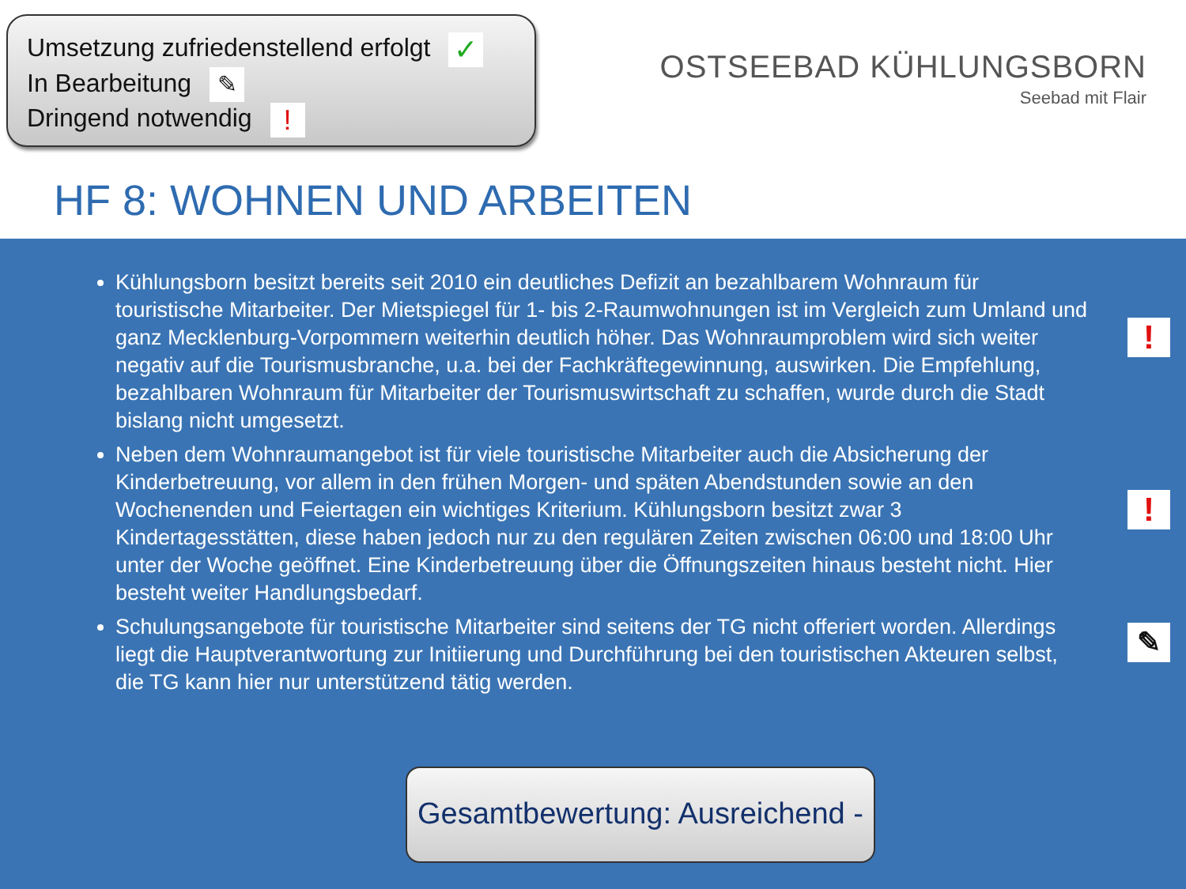Umsetzung zufriedenstellend erfolgt ✓
In Bearbeitung ✎
Dringend notwendig !
OSTSEEBAD KÜHLUNGSBORN
Seebad mit Flair
HF 8: WOHNEN UND ARBEITEN
Kühlungsborn besitzt bereits seit 2010 ein deutliches Defizit an bezahlbarem Wohnraum für touristische Mitarbeiter. Der Mietspiegel für 1- bis 2-Raumwohnungen ist im Vergleich zum Umland und ganz Mecklenburg-Vorpommern weiterhin deutlich höher. Das Wohnraumproblem wird sich weiter negativ auf die Tourismusbranche, u.a. bei der Fachkräftegewinnung, auswirken. Die Empfehlung, bezahlbaren Wohnraum für Mitarbeiter der Tourismuswirtschaft zu schaffen, wurde durch die Stadt bislang nicht umgesetzt.!
Neben dem Wohnraumangebot ist für viele touristische Mitarbeiter auch die Absicherung der Kinderbetreuung, vor allem in den frühen Morgen- und späten Abendstunden sowie an den Wochenenden und Feiertagen ein wichtiges Kriterium. Kühlungsborn besitzt zwar 3 Kindertagesstätten, diese haben jedoch nur zu den regulären Zeiten zwischen 06:00 und 18:00 Uhr unter der Woche geöffnet. Eine Kinderbetreuung über die Öffnungszeiten hinaus besteht nicht. Hier besteht weiter Handlungsbedarf.!
Schulungsangebote für touristische Mitarbeiter sind seitens der TG nicht offeriert worden. Allerdings liegt die Hauptverantwortung zur Initiierung und Durchführung bei den touristischen Akteuren selbst, die TG kann hier nur unterstützend tätig werden. ✎
Gesamtbewertung: Ausreichend -